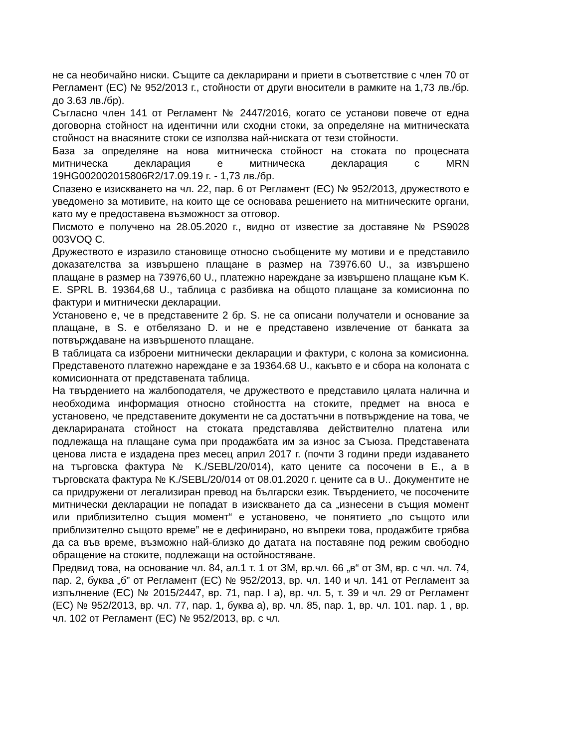не са необичайно ниски. Същите са декларирани и приети в съответствие с член 70 от Регламент (ЕС) № 952/2013 г., стойности от други вносители в рамките на 1,73 лв./бр. до 3.63 лв./бр).
Съгласно член 141 от Регламент № 2447/2016, когато се установи повече от една договорна стойност на идентични или сходни стоки, за определяне на митническата стойност на внасяните стоки се използва най-ниската от тези стойности.
База за определяне на нова митническа стойност на стоката по процесната митническа декларация е митническа декларация с MRN 19HG002002015806R2/17.09.19 г. - 1,73 лв./бр.
Спазено е изискването на чл. 22, пар. 6 от Регламент (ЕС) № 952/2013, дружеството е уведомено за мотивите, на които ще се основава решението на митническите органи, като му е предоставена възможност за отговор.
Писмото е получено на 28.05.2020 г., видно от известие за доставяне № PS9028 003VOQ C.
Дружеството е изразило становище относно съобщените му мотиви и е представило доказателства за извършено плащане в размер на 73976.60 U., за извършено плащане в размер на 73976,60 U., платежно нареждане за извършено плащане към K. E. SPRL B. 19364,68 U., таблица с разбивка на общото плащане за комисионна по фактури и митнически декларации.
Установено е, че в представените 2 бр. S. не са описани получатели и основание за плащане, в S. е отбелязано D. и не е представено извлечение от банката за потвърждаване на извършеното плащане.
В таблицата са изброени митнически декларации и фактури, с колона за комисионна. Представеното платежно нареждане е за 19364.68 U., какъвто е и сбора на колоната с комисионната от представената таблица.
На твърдението на жалбоподателя, че дружеството е представило цялата налична и необходима информация относно стойността на стоките, предмет на вноса е установено, че представените документи не са достатъчни в потвърждение на това, че декларираната стойност на стоката представлява действително платена или подлежаща на плащане сума при продажбата им за износ за Съюза. Представената ценова листа е издадена през месец април 2017 г. (почти 3 години преди издаването на търговска фактура № K./SEBL/20/014), като цените са посочени в E., а в търговската фактура № K./SEBL/20/014 от 08.01.2020 г. цените са в U.. Документите не са придружени от легализиран превод на български език. Твърдението, че посочените митнически декларации не попадат в изискването да са „изнесени в същия момент или приблизително същия момент“ е установено, че понятието „по същото или приблизително същото време” не е дефинирано, но въпреки това, продажбите трябва да са във време, възможно най-близко до датата на поставяне под режим свободно обращение на стоките, подлежащи на остойностяване.
Предвид това, на основание чл. 84, ал.1 т. 1 от ЗМ, вр.чл. 66 „в“ от ЗМ, вр. с чл. чл. 74, пар. 2, буква „б” от Регламент (ЕС) № 952/2013, вр. чл. 140 и чл. 141 от Регламент за изпълнение (ЕС) № 2015/2447, вр. 71, nap. I a), вр. чл. 5, т. 39 и чл. 29 от Регламент (ЕС) № 952/2013, вр. чл. 77, nap. 1, буква a), вр. чл. 85, nap. 1, вр. чл. 101. nap. 1 , вр. чл. 102 от Регламент (ЕС) № 952/2013, вр. с чл.